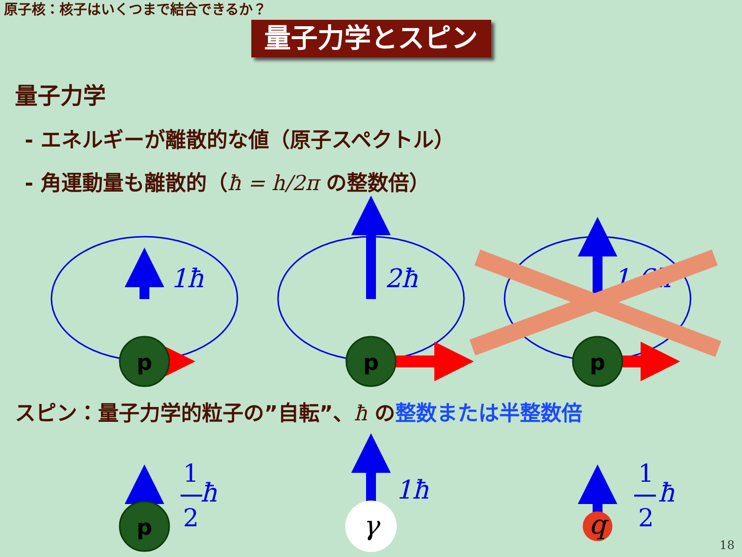原子核：核子はいくつまで結合できるか？
量子力学とスピン
量子力学
- エネルギーが離散的な値（原子スペクトル）
- 角運動量も離散的（ħ = h/2π の整数倍）
p
p
p
p
1ħ
2ħ
1.6ħ
1ħ
ħ
ħ
1
2
1
2
γ
q
スピン：量子力学的粒子の”自転”、ħ の整数または半整数倍
18